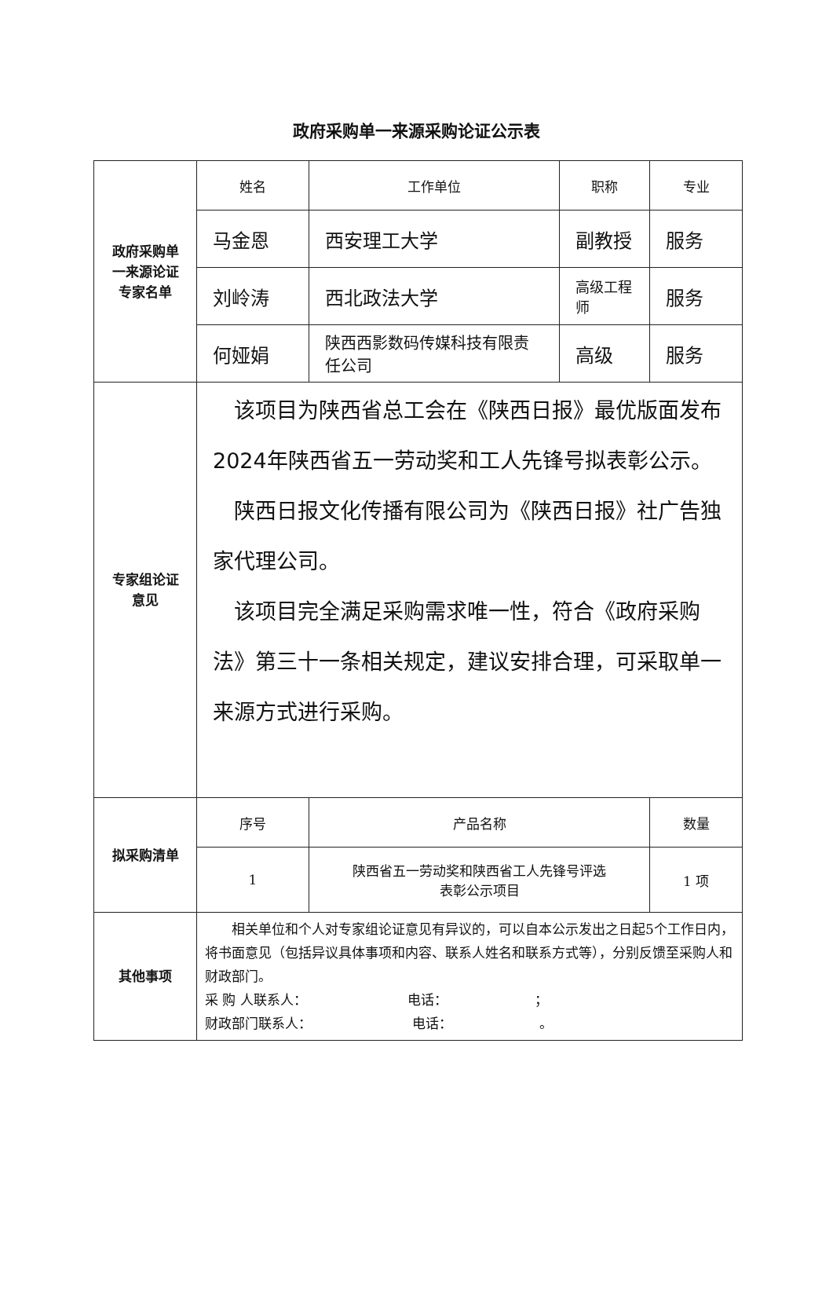政府采购单一来源采购论证公示表
| 政府采购单 一来源论证 专家名单 | 姓名 | 工作单位 | 职称 | 专业 |
| | 马金恩 | 西安理工大学 | 副教授 | 服务 |
| | 刘岭涛 | 西北政法大学 | 高级工程师 | 服务 |
| | 何娅娟 | 陕西西影数码传媒科技有限责任公司 | 高级 | 服务 |
| 专家组论证 意见 | 该项目为陕西省总工会在《陕西日报》最优版面发布2024年陕西省五一劳动奖和工人先锋号拟表彰公示。 陕西日报文化传播有限公司为《陕西日报》社广告独家代理公司。 该项目完全满足采购需求唯一性，符合《政府采购法》第三十一条相关规定，建议安排合理，可采取单一来源方式进行采购。 | | | |
| 拟采购清单 | 序号 | 产品名称 | | 数量 |
| | 1 | 陕西省五一劳动奖和陕西省工人先锋号评选 表彰公示项目 | | 1 项 |
| 其他事项 | 相关单位和个人对专家组论证意见有异议的，可以自本公示发出之日起5个工作日内，将书面意见（包括异议具体事项和内容、联系人姓名和联系方式等），分别反馈至采购人和财政部门。 采 购 人联系人： 电话： ； 财政部门联系人： 电话： 。 | | | |